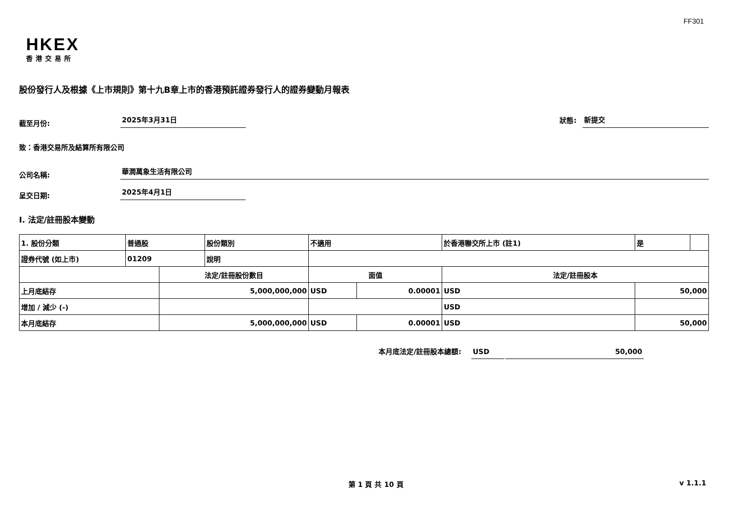FF301
HKEX
香港交易所
股份發行人及根據《上市規則》第十九B章上市的香港預託證券發行人的證券變動月報表
截至月份:
2025年3月31日
狀態:
新提交
致：香港交易所及結算所有限公司
公司名稱:
華潤萬象生活有限公司
呈交日期:
2025年4月1日
I. 法定/註冊股本變動
| 1. 股份分類 | 普通股 | | 股份類別 | 不適用 | | | 於香港聯交所上市 (註1) | 是 | |
| 證券代號 (如上市) | 01209 | | 說明 | | | | | | |
| | | 法定/註冊股份數目 | | | 面值 | | 法定/註冊股本 | | |
| 上月底結存 | | 5,000,000,000 | | | USD | 0.00001 | USD | 50,000 | |
| 增加 / 減少 (-) | | | | | | | USD | | |
| 本月底結存 | | 5,000,000,000 | | | USD | 0.00001 | USD | 50,000 | |
本月底法定/註冊股本總額: USD 50,000
第 1 頁 共 10 頁 v 1.1.1